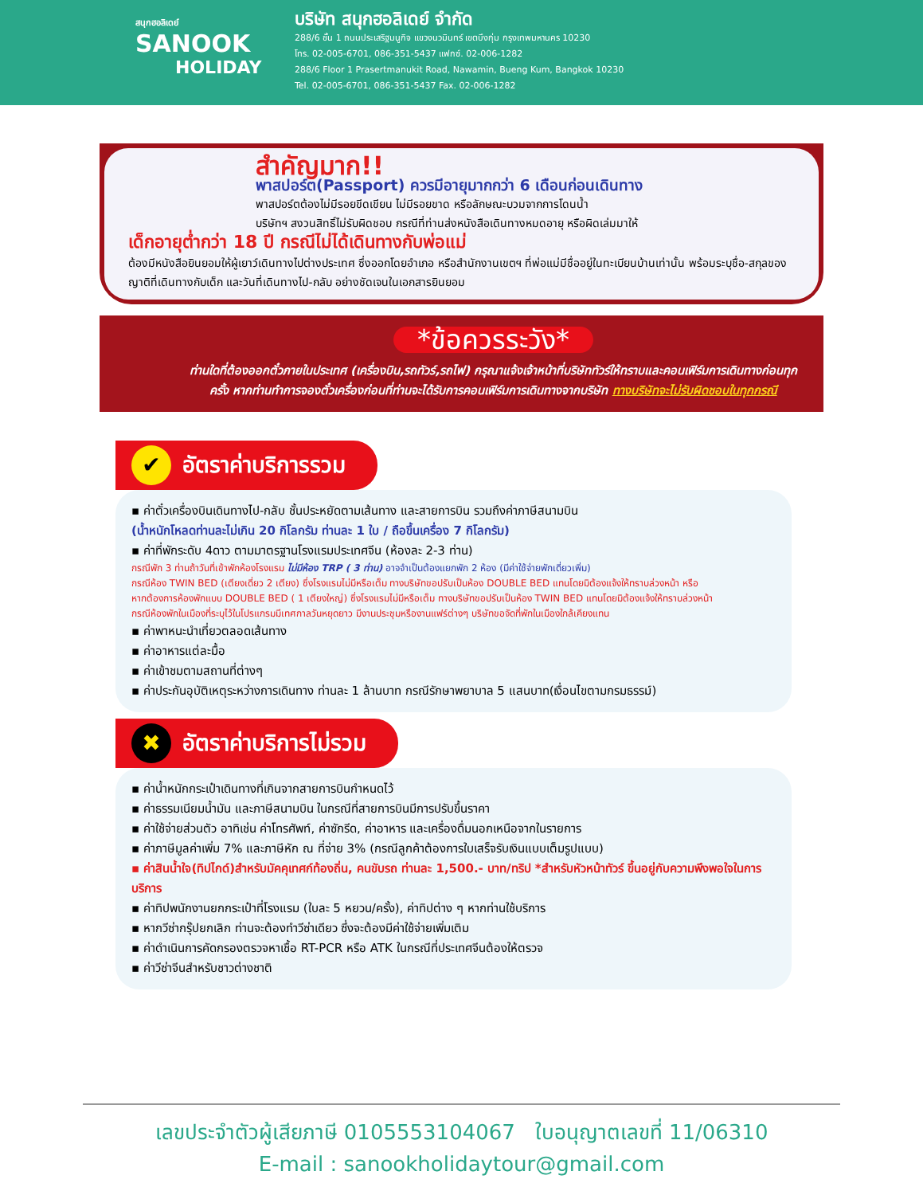สนุกฮอลิเดย์
SANOOK
HOLIDAY
บริษัท สนุกฮอลิเดย์ จำกัด
288/6 ชั้น 1 ถนนประเสริฐมนูกิจ แขวงนวมินทร์ เขตบึงกุ่ม กรุงเทพมหานคร 10230
โทร. 02-005-6701, 086-351-5437 แฟกซ์. 02-006-1282
288/6 Floor 1 Prasertmanukit Road, Nawamin, Bueng Kum, Bangkok 10230
Tel. 02-005-6701, 086-351-5437 Fax. 02-006-1282
สำคัญมาก!!
พาสปอร์ต(Passport) ควรมีอายุมากกว่า 6 เดือนก่อนเดินทาง
พาสปอร์ตต้องไม่มีรอยขีดเขียน ไม่มีรอยขาด หรือลักษณะบวมจากการโดนน้ำ
บริษัทฯ สงวนสิทธิ์ไม่รับผิดชอบ กรณีที่ท่านส่งหนังสือเดินทางหมดอายุ หรือผิดเล่มมาให้
เด็กอายุต่ำกว่า 18 ปี กรณีไม่ได้เดินทางกับพ่อแม่
ต้องมีหนังสือยินยอมให้ผู้เยาว์เดินทางไปต่างประเทศ ซึ่งออกโดยอำเภอ หรือสำนักงานเขตฯ ที่พ่อแม่มีชื่ออยู่ในทะเบียนบ้านเท่านั้น พร้อมระบุชื่อ-สกุลของญาติที่เดินทางกับเด็ก และวันที่เดินทางไป-กลับ อย่างชัดเจนในเอกสารยินยอม
*ข้อควรระวัง*
ท่านใดที่ต้องออกตั๋วภายในประเทศ (เครื่องบิน,รถทัวร์,รถไฟ) กรุณาแจ้งเจ้าหน้าที่บริษัททัวร์ให้ทราบและคอนเฟิร์มการเดินทางก่อนทุกครั้ง หากท่านทำการจองตั๋วเครื่องก่อนที่ท่านจะได้รับการคอนเฟิร์มการเดินทางจากบริษัท ทางบริษัทจะไม่รับผิดชอบในทุกกรณี
✔ อัตราค่าบริการรวม
▪ ค่าตั๋วเครื่องบินเดินทางไป-กลับ ชั้นประหยัดตามเส้นทาง และสายการบิน รวมถึงค่าภาษีสนามบิน
(น้ำหนักโหลดท่านละไม่เกิน 20 กิโลกรัม ท่านละ 1 ใบ / ถือขึ้นเครื่อง 7 กิโลกรัม)
▪ ค่าที่พักระดับ 4ดาว ตามมาตรฐานโรงแรมประเทศจีน (ห้องละ 2-3 ท่าน)
กรณีพัก 3 ท่านถ้าวันที่เข้าพักห้องโรงแรม ไม่มีห้อง TRP ( 3 ท่าน) อาจจำเป็นต้องแยกพัก 2 ห้อง (มีค่าใช้จ่ายพักเดี่ยวเพิ่ม)
กรณีห้อง TWIN BED (เตียงเดี่ยว 2 เตียง) ซึ่งโรงแรมไม่มีหรือเต็ม ทางบริษัทขอปรับเป็นห้อง DOUBLE BED แทนโดยมิต้องแจ้งให้ทราบล่วงหน้า หรือ
หากต้องการห้องพักแบบ DOUBLE BED ( 1 เตียงใหญ่) ซึ่งโรงแรมไม่มีหรือเต็ม ทางบริษัทขอปรับเป็นห้อง TWIN BED แทนโดยมิต้องแจ้งให้ทราบล่วงหน้า
กรณีห้องพักในเมืองที่ระบุไว้ในโปรแกรมมีเทศกาลวันหยุดยาว มีงานประชุมหรืองานแฟร์ต่างๆ บริษัทขอจัดที่พักในเมืองใกล้เคียงแทน
▪ ค่าพาหนะนำเที่ยวตลอดเส้นทาง
▪ ค่าอาหารแต่ละมื้อ
▪ ค่าเข้าชมตามสถานที่ต่างๆ
▪ ค่าประกันอุบัติเหตุระหว่างการเดินทาง ท่านละ 1 ล้านบาท กรณีรักษาพยาบาล 5 แสนบาท(เงื่อนไขตามกรมธรรม์)
✖ อัตราค่าบริการไม่รวม
▪ ค่าน้ำหนักกระเป๋าเดินทางที่เกินจากสายการบินกำหนดไว้
▪ ค่าธรรมเนียมน้ำมัน และภาษีสนามบิน ในกรณีที่สายการบินมีการปรับขึ้นราคา
▪ ค่าใช้จ่ายส่วนตัว อาทิเช่น ค่าโทรศัพท์, ค่าซักรีด, ค่าอาหาร และเครื่องดื่มนอกเหนือจากในรายการ
▪ ค่าภาษีมูลค่าเพิ่ม 7% และภาษีหัก ณ ที่จ่าย 3% (กรณีลูกค้าต้องการใบเสร็จรับเงินแบบเต็มรูปแบบ)
▪ ค่าสินน้ำใจ(ทิปไกด์)สำหรับมัคคุเทศก์ท้องถิ่น, คนขับรถ ท่านละ 1,500.- บาท/ทริป *สำหรับหัวหน้าทัวร์ ขึ้นอยู่กับความพึงพอใจในการบริการ
▪ ค่าทิปพนักงานยกกระเป๋าที่โรงแรม (ใบละ 5 หยวน/ครั้ง), ค่าทิปต่าง ๆ หากท่านใช้บริการ
▪ หากวีซ่ากรุ๊ปยกเลิก ท่านจะต้องทำวีซ่าเดียว ซึ่งจะต้องมีค่าใช้จ่ายเพิ่มเติม
▪ ค่าดำเนินการคัดกรองตรวจหาเชื้อ RT-PCR หรือ ATK ในกรณีที่ประเทศจีนต้องให้ตรวจ
▪ ค่าวีซ่าจีนสำหรับชาวต่างชาติ
เลขประจำตัวผู้เสียภาษี 0105553104067 ใบอนุญาตเลขที่ 11/06310
E-mail : sanookholidaytour@gmail.com